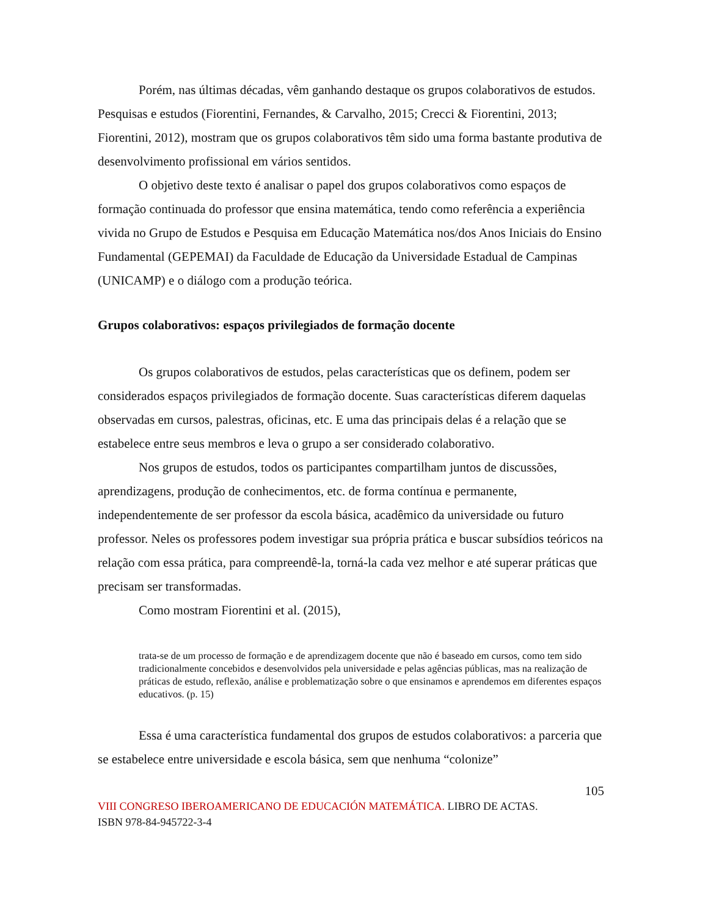Porém, nas últimas décadas, vêm ganhando destaque os grupos colaborativos de estudos. Pesquisas e estudos (Fiorentini, Fernandes, & Carvalho, 2015; Crecci & Fiorentini, 2013; Fiorentini, 2012), mostram que os grupos colaborativos têm sido uma forma bastante produtiva de desenvolvimento profissional em vários sentidos.
O objetivo deste texto é analisar o papel dos grupos colaborativos como espaços de formação continuada do professor que ensina matemática, tendo como referência a experiência vivida no Grupo de Estudos e Pesquisa em Educação Matemática nos/dos Anos Iniciais do Ensino Fundamental (GEPEMAI) da Faculdade de Educação da Universidade Estadual de Campinas (UNICAMP) e o diálogo com a produção teórica.
Grupos colaborativos: espaços privilegiados de formação docente
Os grupos colaborativos de estudos, pelas características que os definem, podem ser considerados espaços privilegiados de formação docente. Suas características diferem daquelas observadas em cursos, palestras, oficinas, etc. E uma das principais delas é a relação que se estabelece entre seus membros e leva o grupo a ser considerado colaborativo.
Nos grupos de estudos, todos os participantes compartilham juntos de discussões, aprendizagens, produção de conhecimentos, etc. de forma contínua e permanente, independentemente de ser professor da escola básica, acadêmico da universidade ou futuro professor. Neles os professores podem investigar sua própria prática e buscar subsídios teóricos na relação com essa prática, para compreendê-la, torná-la cada vez melhor e até superar práticas que precisam ser transformadas.
Como mostram Fiorentini et al. (2015),
trata-se de um processo de formação e de aprendizagem docente que não é baseado em cursos, como tem sido tradicionalmente concebidos e desenvolvidos pela universidade e pelas agências públicas, mas na realização de práticas de estudo, reflexão, análise e problematização sobre o que ensinamos e aprendemos em diferentes espaços educativos. (p. 15)
Essa é uma característica fundamental dos grupos de estudos colaborativos: a parceria que se estabelece entre universidade e escola básica, sem que nenhuma “colonize”
105
VIII CONGRESO IBEROAMERICANO DE EDUCACIÓN MATEMÁTICA. LIBRO DE ACTAS.
ISBN 978-84-945722-3-4